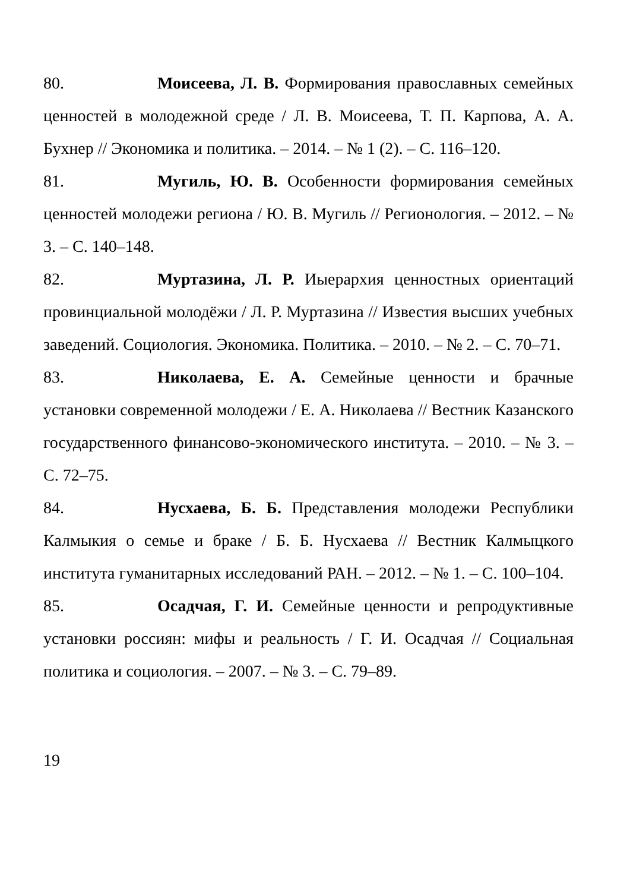80. Моисеева, Л. В. Формирования православных семейных ценностей в молодежной среде / Л. В. Моисеева, Т. П. Карпова, А. А. Бухнер // Экономика и политика. – 2014. – № 1 (2). – С. 116–120.
81. Мугиль, Ю. В. Особенности формирования семейных ценностей молодежи региона / Ю. В. Мугиль // Регионология. – 2012. – № 3. – С. 140–148.
82. Муртазина, Л. Р. Иыерархия ценностных ориентаций провинциальной молодёжи / Л. Р. Муртазина // Известия высших учебных заведений. Социология. Экономика. Политика. – 2010. – № 2. – С. 70–71.
83. Николаева, Е. А. Семейные ценности и брачные установки современной молодежи / Е. А. Николаева // Вестник Казанского государственного финансово-экономического института. – 2010. – № 3. – С. 72–75.
84. Нусхаева, Б. Б. Представления молодежи Республики Калмыкия о семье и браке / Б. Б. Нусхаева // Вестник Калмыцкого института гуманитарных исследований РАН. – 2012. – № 1. – С. 100–104.
85. Осадчая, Г. И. Семейные ценности и репродуктивные установки россиян: мифы и реальность / Г. И. Осадчая // Социальная политика и социология. – 2007. – № 3. – С. 79–89.
19